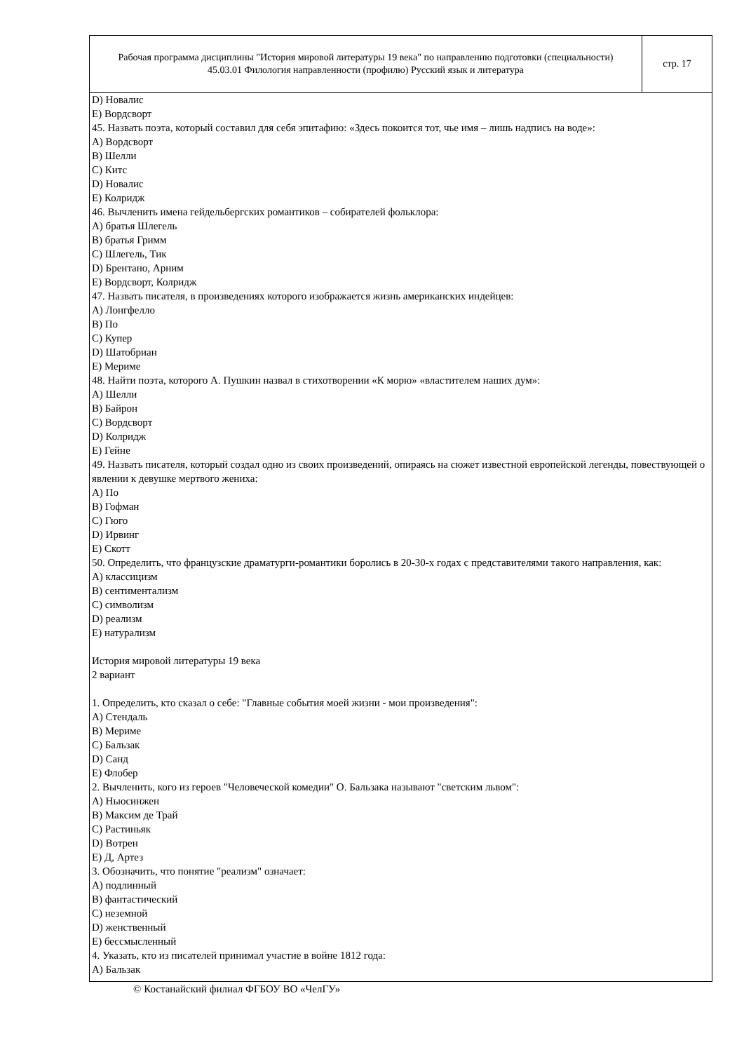Рабочая программа дисциплины "История мировой литературы 19 века" по направлению подготовки (специальности) 45.03.01 Филология направленности (профилю) Русский язык и литература
стр. 17
D) Новалис
E) Вордсворт
45. Назвать поэта, который составил для себя эпитафию: «Здесь покоится тот, чье имя – лишь надпись на воде»:
A) Вордсворт
B) Шелли
C) Китс
D) Новалис
E) Колридж
46. Вычленить имена гейдельбергских романтиков – собирателей фольклора:
A) братья Шлегель
B) братья Гримм
C) Шлегель, Тик
D) Брентано, Арним
E) Вордсворт, Колридж
47. Назвать писателя, в произведениях которого изображается жизнь американских индейцев:
A) Лонгфелло
B) По
C) Купер
D) Шатобриан
E) Мериме
48. Найти поэта, которого А. Пушкин назвал в стихотворении «К морю» «властителем наших дум»:
A) Шелли
B) Байрон
C) Вордсворт
D) Колридж
E) Гейне
49. Назвать писателя, который создал одно из своих произведений, опираясь на сюжет известной европейской легенды, повествующей о явлении к девушке мертвого жениха:
A) По
B) Гофман
C) Гюго
D) Ирвинг
E) Скотт
50. Определить, что французские драматурги-романтики боролись в 20-30-х годах с представителями такого направления, как:
A) классицизм
B) сентиментализм
C) символизм
D) реализм
E) натурализм
История мировой литературы 19 века
2 вариант
1. Определить, кто сказал о себе: "Главные события моей жизни - мои произведения":
A) Стендаль
B) Мериме
C) Бальзак
D) Санд
E) Флобер
2. Вычленить, кого из героев "Человеческой комедии" О. Бальзака называют "светским львом":
A) Ньюсинжен
B) Максим де Трай
C) Растиньяк
D) Вотрен
E) Д, Артез
3. Обозначить, что понятие "реализм" означает:
A) подлинный
B) фантастический
C) неземной
D) женственный
E) бессмысленный
4. Указать, кто из писателей принимал участие в войне 1812 года:
A) Бальзак
© Костанайский филиал ФГБОУ ВО «ЧелГУ»